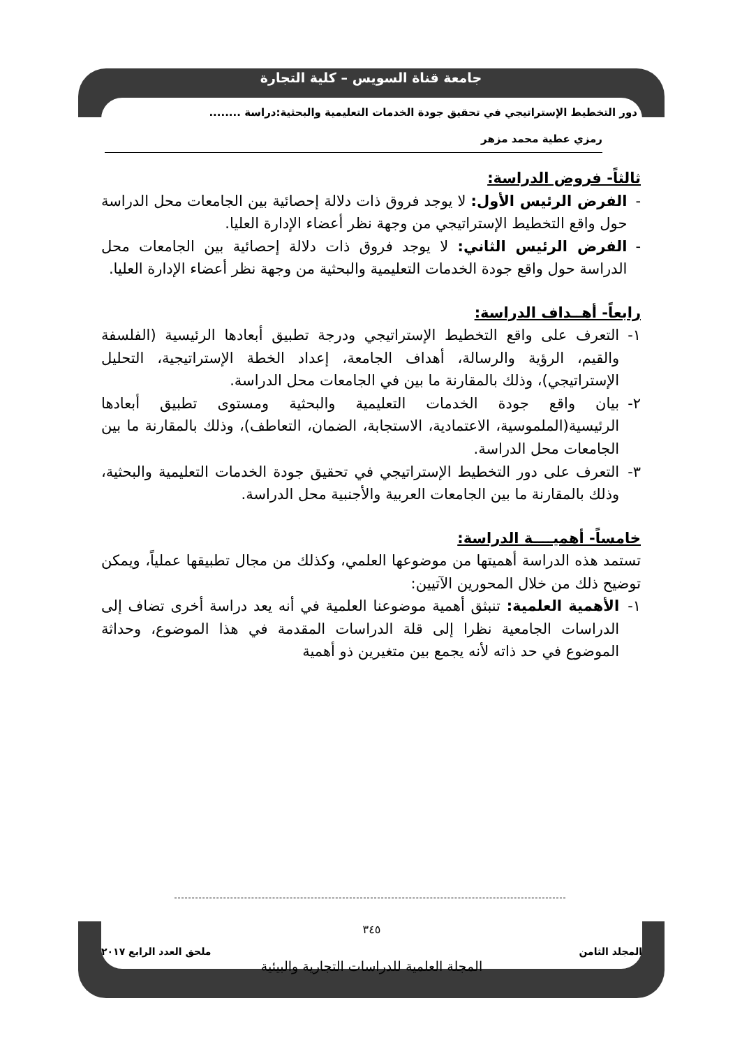جامعة قناة السويس – كلية التجارة
دور التخطيط الإستراتيجي في تحقيق جودة الخدمات التعليمية والبحثية:دراسة ........
رمزي عطية محمد مزهر
ثالثاً- فروض الدراسة:
- الفرض الرئيس الأول: لا يوجد فروق ذات دلالة إحصائية بين الجامعات محل الدراسة حول واقع التخطيط الإستراتيجي من وجهة نظر أعضاء الإدارة العليا.
- الفرض الرئيس الثاني: لا يوجد فروق ذات دلالة إحصائية بين الجامعات محل الدراسة حول واقع جودة الخدمات التعليمية والبحثية من وجهة نظر أعضاء الإدارة العليا.
رابعاً- أهــداف الدراسة:
١- التعرف على واقع التخطيط الإستراتيجي ودرجة تطبيق أبعادها الرئيسية (الفلسفة والقيم، الرؤية والرسالة، أهداف الجامعة، إعداد الخطة الإستراتيجية، التحليل الإستراتيجي)، وذلك بالمقارنة ما بين في الجامعات محل الدراسة.
٢- بيان واقع جودة الخدمات التعليمية والبحثية ومستوى تطبيق أبعادها الرئيسية(الملموسية، الاعتمادية، الاستجابة، الضمان، التعاطف)، وذلك بالمقارنة ما بين الجامعات محل الدراسة.
٣- التعرف على دور التخطيط الإستراتيجي في تحقيق جودة الخدمات التعليمية والبحثية، وذلك بالمقارنة ما بين الجامعات العربية والأجنبية محل الدراسة.
خامساً- أهميــــة الدراسة:
تستمد هذه الدراسة أهميتها من موضوعها العلمي، وكذلك من مجال تطبيقها عملياً، ويمكن توضيح ذلك من خلال المحورين الآتيين:
١- الأهمية العلمية: تنبثق أهمية موضوعنا العلمية في أنه يعد دراسة أخرى تضاف إلى الدراسات الجامعية نظرا إلى قلة الدراسات المقدمة في هذا الموضوع، وحداثة الموضوع في حد ذاته لأنه يجمع بين متغيرين ذو أهمية
٣٤٥
المجلد الثامن ملحق العدد الرابع ٢٠١٧
المجلة العلمية للدراسات التجارية والبيئية